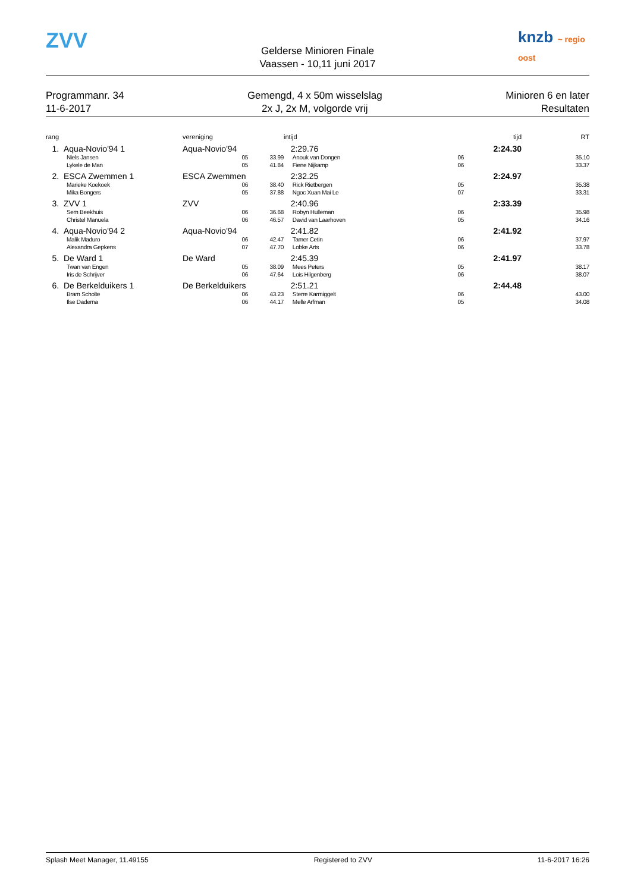ZVV
Gelderse Minioren Finale
Vaassen - 10,11 juni 2017
knzb ~ regio oost
Programmanr. 34
11-6-2017
Gemengd, 4 x 50m wisselslag
2x J, 2x M, volgorde vrij
Minioren 6 en later
Resultaten
| rang | | vereniging | | intijd | | tijd | RT |
| --- | --- | --- | --- | --- | --- | --- | --- |
| 1. | Aqua-Novio'94 1 | Aqua-Novio'94 | | 2:29.76 | | 2:24.30 | |
| | Niels Jansen | 05 | 33.99 | Anouk van Dongen | | 06 | 35.10 |
| | Lykele de Man | 05 | 41.84 | Fiene Nijkamp | | 06 | 33.37 |
| 2. | ESCA Zwemmen 1 | ESCA Zwemmen | | 2:32.25 | | 2:24.97 | |
| | Marieke Koekoek | 06 | 38.40 | Rick Rietbergen | | 05 | 35.38 |
| | Mika Bongers | 05 | 37.88 | Ngoc Xuan Mai Le | | 07 | 33.31 |
| 3. | ZVV 1 | ZVV | | 2:40.96 | | 2:33.39 | |
| | Sem Beekhuis | 06 | 36.68 | Robyn Hulleman | | 06 | 35.98 |
| | Christel Manuela | 06 | 46.57 | David van Laarhoven | | 05 | 34.16 |
| 4. | Aqua-Novio'94 2 | Aqua-Novio'94 | | 2:41.82 | | 2:41.92 | |
| | Malik Maduro | 06 | 42.47 | Tamer Cetin | | 06 | 37.97 |
| | Alexandra Gepkens | 07 | 47.70 | Lobke Arts | | 06 | 33.78 |
| 5. | De Ward 1 | De Ward | | 2:45.39 | | 2:41.97 | |
| | Twan van Engen | 05 | 38.09 | Mees Peters | | 05 | 38.17 |
| | Iris de Schrijver | 06 | 47.64 | Lois Hilgenberg | | 06 | 38.07 |
| 6. | De Berkelduikers 1 | De Berkelduikers | | 2:51.21 | | 2:44.48 | |
| | Bram Scholte | 06 | 43.23 | Sterre Karmiggelt | | 06 | 43.00 |
| | Ilse Dadema | 06 | 44.17 | Melle Arfman | | 05 | 34.08 |
Splash Meet Manager, 11.49155 Registered to ZVV 11-6-2017 16:26